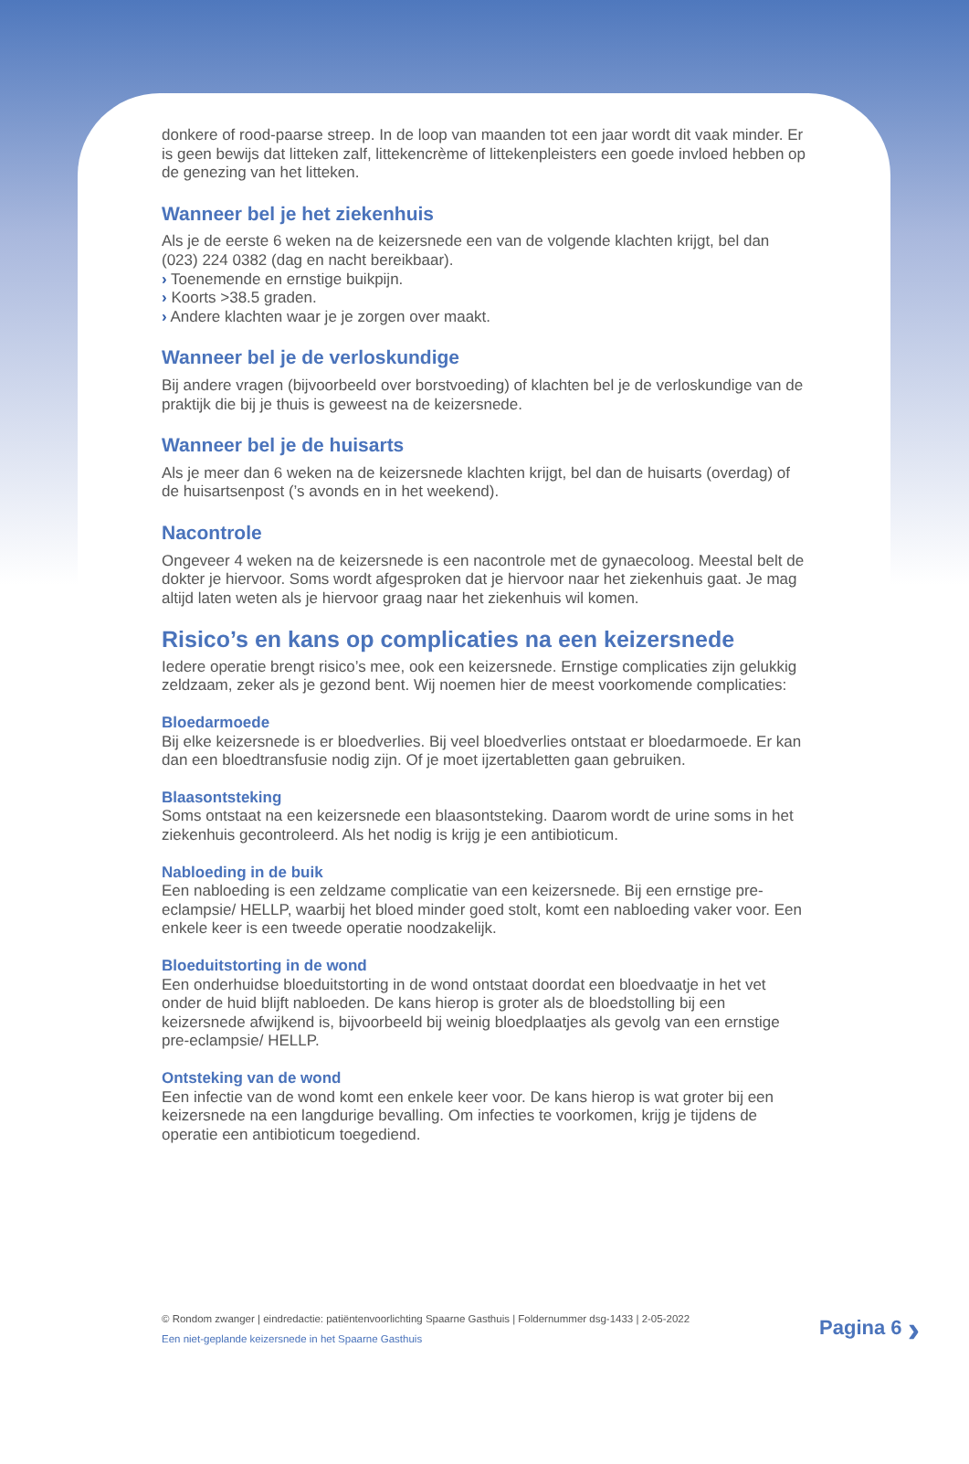donkere of rood-paarse streep. In de loop van maanden tot een jaar wordt dit vaak minder. Er is geen bewijs dat litteken zalf, littekencrème of littekenpleisters een goede invloed hebben op de genezing van het litteken.
Wanneer bel je het ziekenhuis
Als je de eerste 6 weken na de keizersnede een van de volgende klachten krijgt, bel dan (023) 224 0382 (dag en nacht bereikbaar).
› Toenemende en ernstige buikpijn.
› Koorts >38.5 graden.
› Andere klachten waar je je zorgen over maakt.
Wanneer bel je de verloskundige
Bij andere vragen (bijvoorbeeld over borstvoeding) of klachten bel je de verloskundige van de praktijk die bij je thuis is geweest na de keizersnede.
Wanneer bel je de huisarts
Als je meer dan 6 weken na de keizersnede klachten krijgt, bel dan de huisarts (overdag) of de huisartsenpost (’s avonds en in het weekend).
Nacontrole
Ongeveer 4 weken na de keizersnede is een nacontrole met de gynaecoloog. Meestal belt de dokter je hiervoor. Soms wordt afgesproken dat je hiervoor naar het ziekenhuis gaat. Je mag altijd laten weten als je hiervoor graag naar het ziekenhuis wil komen.
Risico’s en kans op complicaties na een keizersnede
Iedere operatie brengt risico’s mee, ook een keizersnede. Ernstige complicaties zijn gelukkig zeldzaam, zeker als je gezond bent. Wij noemen hier de meest voorkomende complicaties:
Bloedarmoede
Bij elke keizersnede is er bloedverlies. Bij veel bloedverlies ontstaat er bloedarmoede. Er kan dan een bloedtransfusie nodig zijn. Of je moet ijzertabletten gaan gebruiken.
Blaasontsteking
Soms ontstaat na een keizersnede een blaasontsteking. Daarom wordt de urine soms in het ziekenhuis gecontroleerd. Als het nodig is krijg je een antibioticum.
Nabloeding in de buik
Een nabloeding is een zeldzame complicatie van een keizersnede. Bij een ernstige pre-eclampsie/ HELLP, waarbij het bloed minder goed stolt, komt een nabloeding vaker voor. Een enkele keer is een tweede operatie noodzakelijk.
Bloeduitstorting in de wond
Een onderhuidse bloeduitstorting in de wond ontstaat doordat een bloedvaatje in het vet onder de huid blijft nabloeden. De kans hierop is groter als de bloedstolling bij een keizersnede afwijkend is, bijvoorbeeld bij weinig bloedplaatjes als gevolg van een ernstige pre-eclampsie/ HELLP.
Ontsteking van de wond
Een infectie van de wond komt een enkele keer voor. De kans hierop is wat groter bij een keizersnede na een langdurige bevalling. Om infecties te voorkomen, krijg je tijdens de operatie een antibioticum toegediend.
© Rondom zwanger | eindredactie: patiëntenvoorlichting Spaarne Gasthuis | Foldernummer dsg-1433 | 2-05-2022
Een niet-geplande keizersnede in het Spaarne Gasthuis
Pagina 6 ›